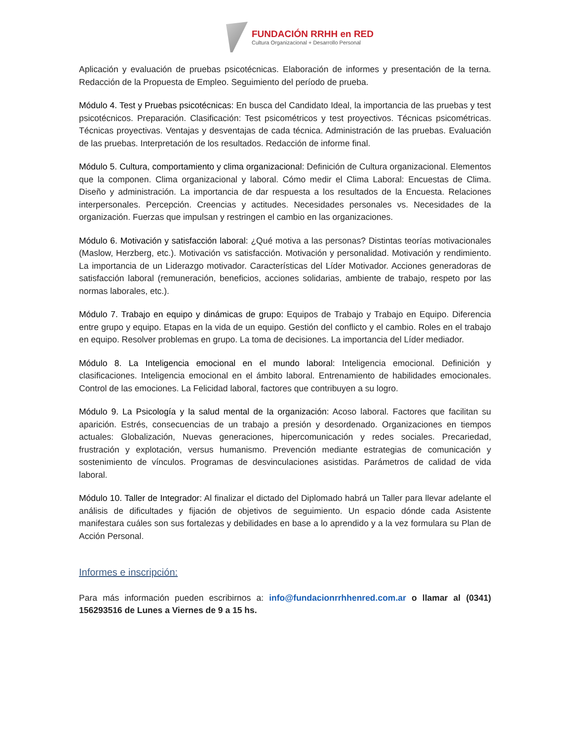FUNDACIÓN RRHH en RED
Cultura Organizacional + Desarrollo Personal
Aplicación y evaluación de pruebas psicotécnicas. Elaboración de informes y presentación de la terna. Redacción de la Propuesta de Empleo. Seguimiento del período de prueba.
Módulo 4. Test y Pruebas psicotécnicas: En busca del Candidato Ideal, la importancia de las pruebas y test psicotécnicos. Preparación. Clasificación: Test psicométricos y test proyectivos. Técnicas psicométricas. Técnicas proyectivas. Ventajas y desventajas de cada técnica. Administración de las pruebas. Evaluación de las pruebas. Interpretación de los resultados. Redacción de informe final.
Módulo 5. Cultura, comportamiento y clima organizacional: Definición de Cultura organizacional. Elementos que la componen. Clima organizacional y laboral. Cómo medir el Clima Laboral: Encuestas de Clima. Diseño y administración. La importancia de dar respuesta a los resultados de la Encuesta. Relaciones interpersonales. Percepción. Creencias y actitudes. Necesidades personales vs. Necesidades de la organización. Fuerzas que impulsan y restringen el cambio en las organizaciones.
Módulo 6. Motivación y satisfacción laboral: ¿Qué motiva a las personas? Distintas teorías motivacionales (Maslow, Herzberg, etc.). Motivación vs satisfacción. Motivación y personalidad. Motivación y rendimiento. La importancia de un Liderazgo motivador. Características del Líder Motivador. Acciones generadoras de satisfacción laboral (remuneración, beneficios, acciones solidarias, ambiente de trabajo, respeto por las normas laborales, etc.).
Módulo 7. Trabajo en equipo y dinámicas de grupo: Equipos de Trabajo y Trabajo en Equipo. Diferencia entre grupo y equipo. Etapas en la vida de un equipo. Gestión del conflicto y el cambio. Roles en el trabajo en equipo. Resolver problemas en grupo. La toma de decisiones. La importancia del Líder mediador.
Módulo 8. La Inteligencia emocional en el mundo laboral: Inteligencia emocional. Definición y clasificaciones. Inteligencia emocional en el ámbito laboral. Entrenamiento de habilidades emocionales. Control de las emociones. La Felicidad laboral, factores que contribuyen a su logro.
Módulo 9. La Psicología y la salud mental de la organización: Acoso laboral. Factores que facilitan su aparición. Estrés, consecuencias de un trabajo a presión y desordenado. Organizaciones en tiempos actuales: Globalización, Nuevas generaciones, hipercomunicación y redes sociales. Precariedad, frustración y explotación, versus humanismo. Prevención mediante estrategias de comunicación y sostenimiento de vínculos. Programas de desvinculaciones asistidas. Parámetros de calidad de vida laboral.
Módulo 10. Taller de Integrador: Al finalizar el dictado del Diplomado habrá un Taller para llevar adelante el análisis de dificultades y fijación de objetivos de seguimiento. Un espacio dónde cada Asistente manifestara cuáles son sus fortalezas y debilidades en base a lo aprendido y a la vez formulara su Plan de Acción Personal.
Informes e inscripción:
Para más información pueden escribirnos a: info@fundacionrrhhenred.com.ar o llamar al (0341) 156293516 de Lunes a Viernes de 9 a 15 hs.